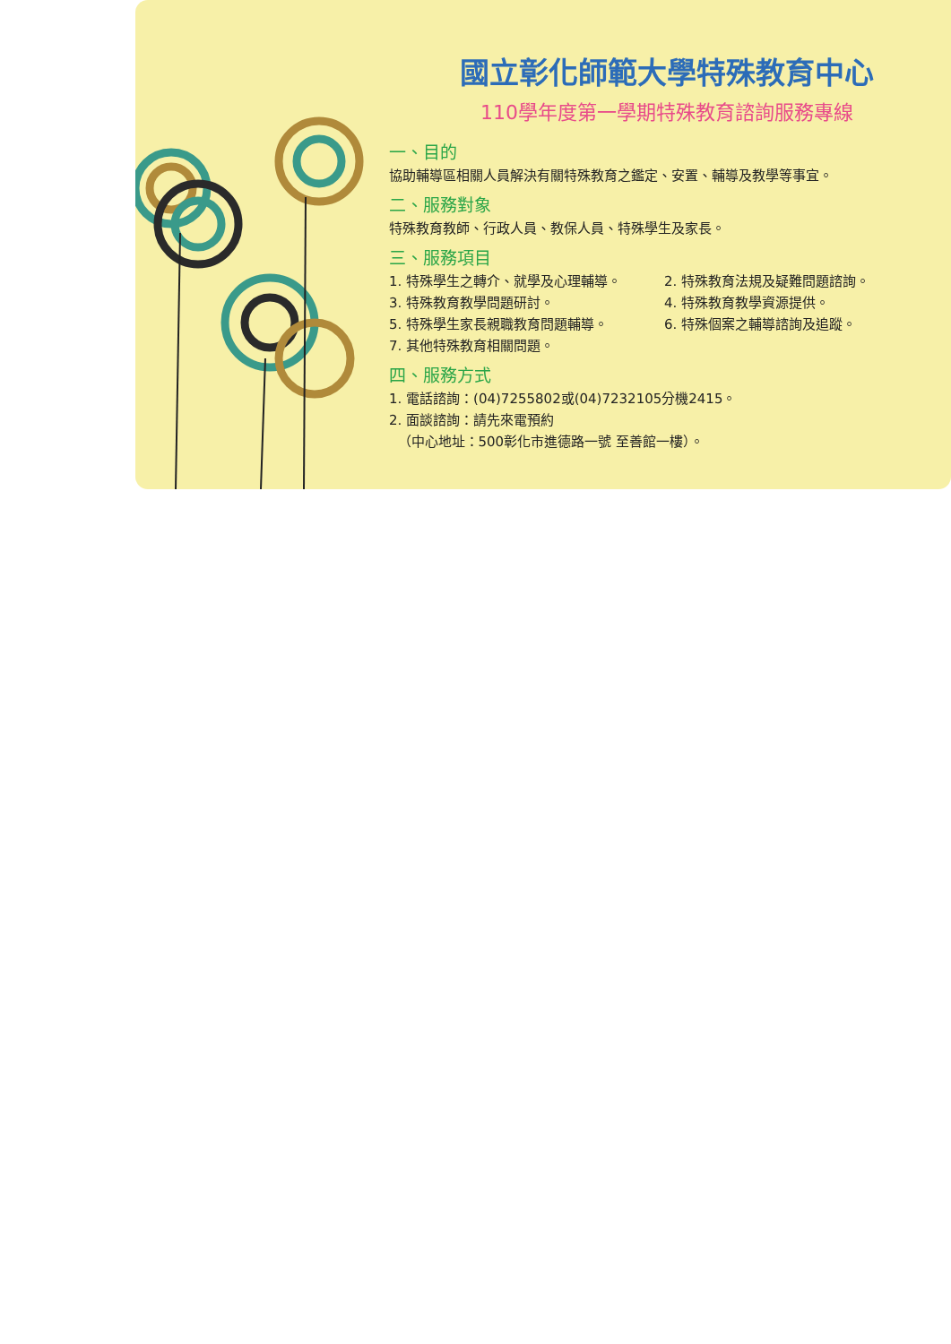國立彰化師範大學特殊教育中心
110學年度第一學期特殊教育諮詢服務專線
一、目的
協助輔導區相關人員解決有關特殊教育之鑑定、安置、輔導及教學等事宜。
二、服務對象
特殊教育教師、行政人員、教保人員、特殊學生及家長。
三、服務項目
1. 特殊學生之轉介、就學及心理輔導。
2. 特殊教育法規及疑難問題諮詢。
3. 特殊教育教學問題研討。
4. 特殊教育教學資源提供。
5. 特殊學生家長親職教育問題輔導。
6. 特殊個案之輔導諮詢及追蹤。
7. 其他特殊教育相關問題。
四、服務方式
1. 電話諮詢：(04)7255802或(04)7232105分機2415。
2. 面談諮詢：請先來電預約
（中心地址：500彰化市進德路一號 至善館一樓）。